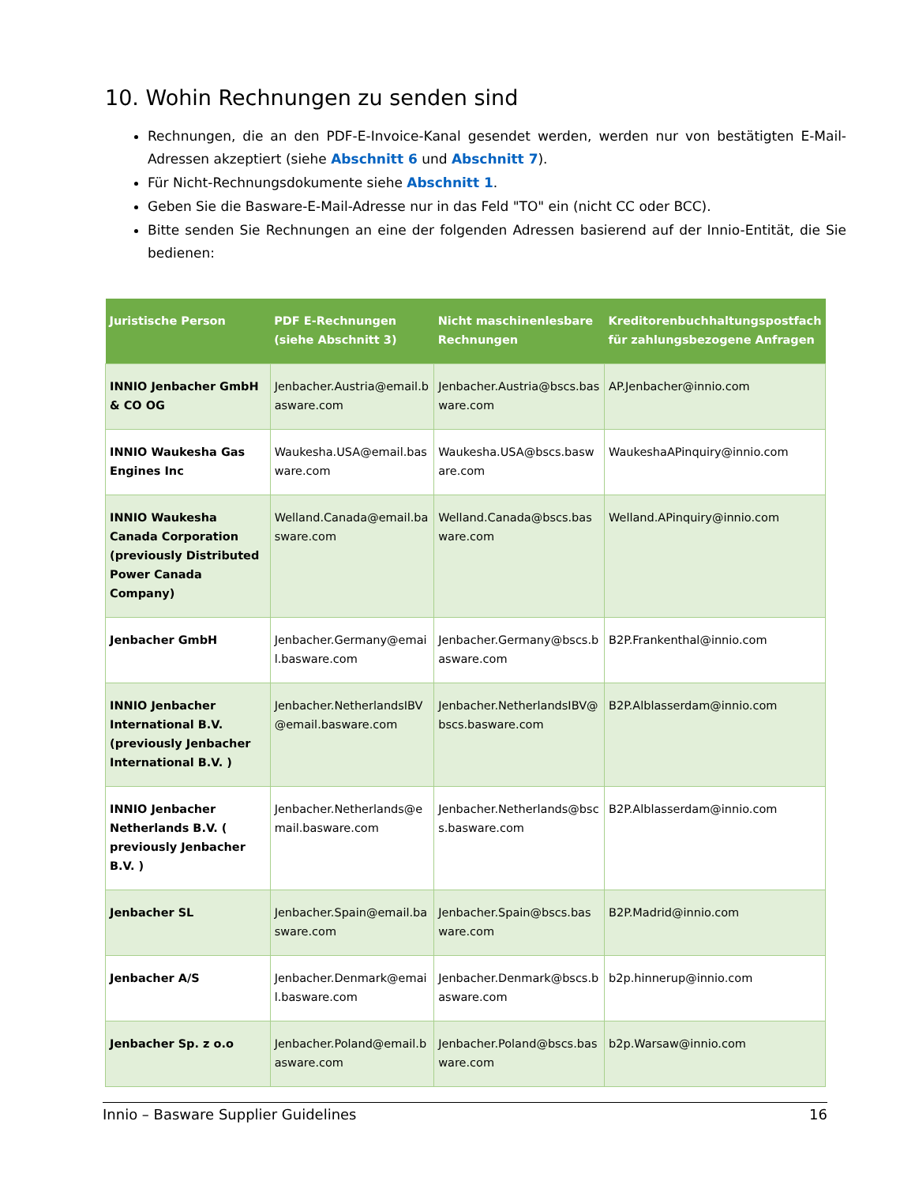10. Wohin Rechnungen zu senden sind
Rechnungen, die an den PDF-E-Invoice-Kanal gesendet werden, werden nur von bestätigten E-Mail-Adressen akzeptiert (siehe Abschnitt 6 und Abschnitt 7).
Für Nicht-Rechnungsdokumente siehe Abschnitt 1.
Geben Sie die Basware-E-Mail-Adresse nur in das Feld "TO" ein (nicht CC oder BCC).
Bitte senden Sie Rechnungen an eine der folgenden Adressen basierend auf der Innio-Entität, die Sie bedienen:
| Juristische Person | PDF E-Rechnungen (siehe Abschnitt 3 ) | Nicht maschinenlesbare Rechnungen | Kreditorenbuchhaltungspostfach für zahlungsbezogene Anfragen |
| --- | --- | --- | --- |
| INNIO Jenbacher GmbH & CO OG | Jenbacher.Austria@email.basware.com | Jenbacher.Austria@bscs.basware.com | AP.Jenbacher@innio.com |
| INNIO Waukesha Gas Engines Inc | Waukesha.USA@email.basware.com | Waukesha.USA@bscs.basware.com | WaukeshaAPinquiry@innio.com |
| INNIO Waukesha Canada Corporation (previously Distributed Power Canada Company) | Welland.Canada@email.basware.com | Welland.Canada@bscs.basware.com | Welland.APinquiry@innio.com |
| Jenbacher GmbH | Jenbacher.Germany@email.basware.com | Jenbacher.Germany@bscs.basware.com | B2P.Frankenthal@innio.com |
| INNIO Jenbacher International B.V. (previously Jenbacher International B.V. ) | Jenbacher.NetherlandsIBV@email.basware.com | Jenbacher.NetherlandsIBV@bscs.basware.com | B2P.Alblasserdam@innio.com |
| INNIO Jenbacher Netherlands B.V. ( previously Jenbacher B.V. ) | Jenbacher.Netherlands@email.basware.com | Jenbacher.Netherlands@bscs.basware.com | B2P.Alblasserdam@innio.com |
| Jenbacher SL | Jenbacher.Spain@email.basware.com | Jenbacher.Spain@bscs.basware.com | B2P.Madrid@innio.com |
| Jenbacher A/S | Jenbacher.Denmark@email.basware.com | Jenbacher.Denmark@bscs.basware.com | b2p.hinnerup@innio.com |
| Jenbacher Sp. z o.o | Jenbacher.Poland@email.basware.com | Jenbacher.Poland@bscs.basware.com | b2p.Warsaw@innio.com |
Innio – Basware Supplier Guidelines 16